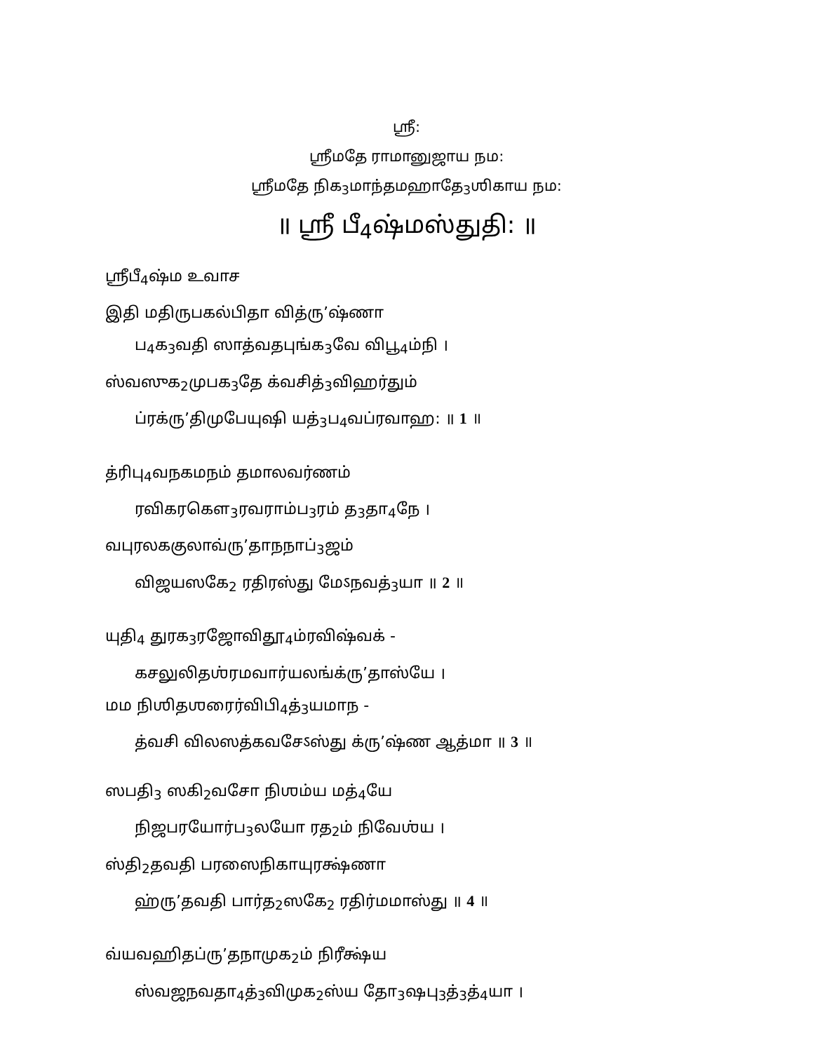ஶ்ரீ:
ஶ்ரீமதே ராமானுஜாய நம:
ஶ்ரீமதே நிக<sub>3</sub>மாந்தமஹாதே<sub>3</sub>ஶிகாய நம:
॥ ஶ்ரீ பீ<sub>4</sub>ஷ்மஸ்துதி: ॥
ஶ்ரீபீ<sub>4</sub>ஷ்ம உவாச
இதி மதிருபகல்பிதா வித்ரு’ஷ்ணா
ப<sub>4</sub>க<sub>3</sub>வதி ஸாத்வதபுங்க<sub>3</sub>வே விபூ<sub>4</sub>ம்நி ।
ஸ்வஸுக<sub>2</sub>முபக<sub>3</sub>தே க்வசித்<sub>3</sub>விஹர்தும்
ப்ரக்ரு’திமுபேயுஷி யத்<sub>3</sub>ப<sub>4</sub>வப்ரவாஹ: ॥ 1 ॥
த்ரிபு<sub>4</sub>வநகமநம் தமாலவர்ணம்
ரவிகரகௌ<sub>3</sub>ரவராம்ப<sub>3</sub>ரம் த<sub>3</sub>தா<sub>4</sub>நே ।
வபுரலககுலாவ்ரு’தாநநாப்<sub>3</sub>ஜம்
விஜயஸகே<sub>2</sub> ரதிரஸ்து மேऽநவத்<sub>3</sub>யா ॥ 2 ॥
யுதி<sub>4</sub> துரக<sub>3</sub>ரஜோவிதூ<sub>4</sub>ம்ரவிஷ்வக் -
கசலுலிதஶ்ரமவார்யலங்க்ரு’தாஸ்யே ।
மம நிஶிதஶரைர்விபி<sub>4</sub>த்<sub>3</sub>யமாந -
த்வசி விலஸத்கவசேऽஸ்து க்ரு’ஷ்ண ஆத்மா ॥ 3 ॥
ஸபதி<sub>3</sub> ஸகி<sub>2</sub>வசோ நிஶம்ய மத்<sub>4</sub>யே
நிஜபரயோர்ப<sub>3</sub>லயோ ரத<sub>2</sub>ம் நிவேஶ்ய ।
ஸ்தி<sub>2</sub>தவதி பரஸைநிகாயுரக்ஷ்ணா
ஹ்ரு’தவதி பார்த<sub>2</sub>ஸகே<sub>2</sub> ரதிர்மமாஸ்து ॥ 4 ॥
வ்யவஹிதப்ரு’தநாமுக<sub>2</sub>ம் நிரீக்ஷ்ய
ஸ்வஜநவதா<sub>4</sub>த்<sub>3</sub>விமுக<sub>2</sub>ஸ்ய தோ<sub>3</sub>ஷபு<sub>3</sub>த்<sub>3</sub>த்<sub>4</sub>யா ।